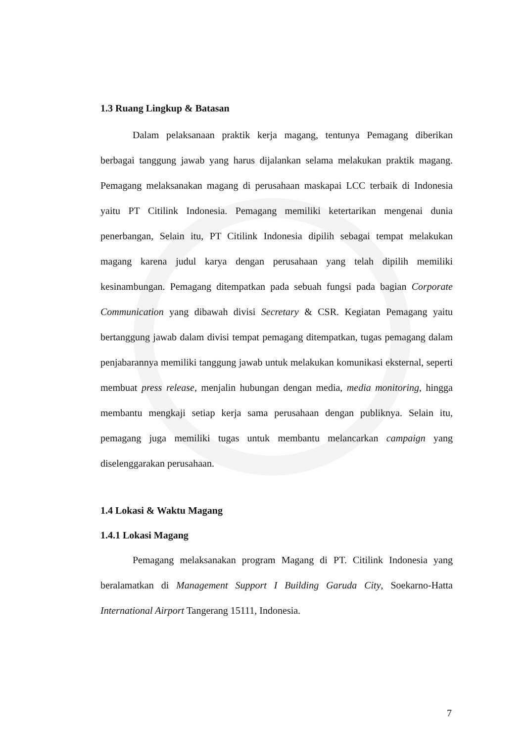1.3 Ruang Lingkup & Batasan
Dalam pelaksanaan praktik kerja magang, tentunya Pemagang diberikan berbagai tanggung jawab yang harus dijalankan selama melakukan praktik magang. Pemagang melaksanakan magang di perusahaan maskapai LCC terbaik di Indonesia yaitu PT Citilink Indonesia. Pemagang memiliki ketertarikan mengenai dunia penerbangan, Selain itu, PT Citilink Indonesia dipilih sebagai tempat melakukan magang karena judul karya dengan perusahaan yang telah dipilih memiliki kesinambungan. Pemagang ditempatkan pada sebuah fungsi pada bagian Corporate Communication yang dibawah divisi Secretary & CSR. Kegiatan Pemagang yaitu bertanggung jawab dalam divisi tempat pemagang ditempatkan, tugas pemagang dalam penjabarannya memiliki tanggung jawab untuk melakukan komunikasi eksternal, seperti membuat press release, menjalin hubungan dengan media, media monitoring, hingga membantu mengkaji setiap kerja sama perusahaan dengan publiknya. Selain itu, pemagang juga memiliki tugas untuk membantu melancarkan campaign yang diselenggarakan perusahaan.
1.4 Lokasi & Waktu Magang
1.4.1 Lokasi Magang
Pemagang melaksanakan program Magang di PT. Citilink Indonesia yang beralamatkan di Management Support I Building Garuda City, Soekarno-Hatta International Airport Tangerang 15111, Indonesia.
7